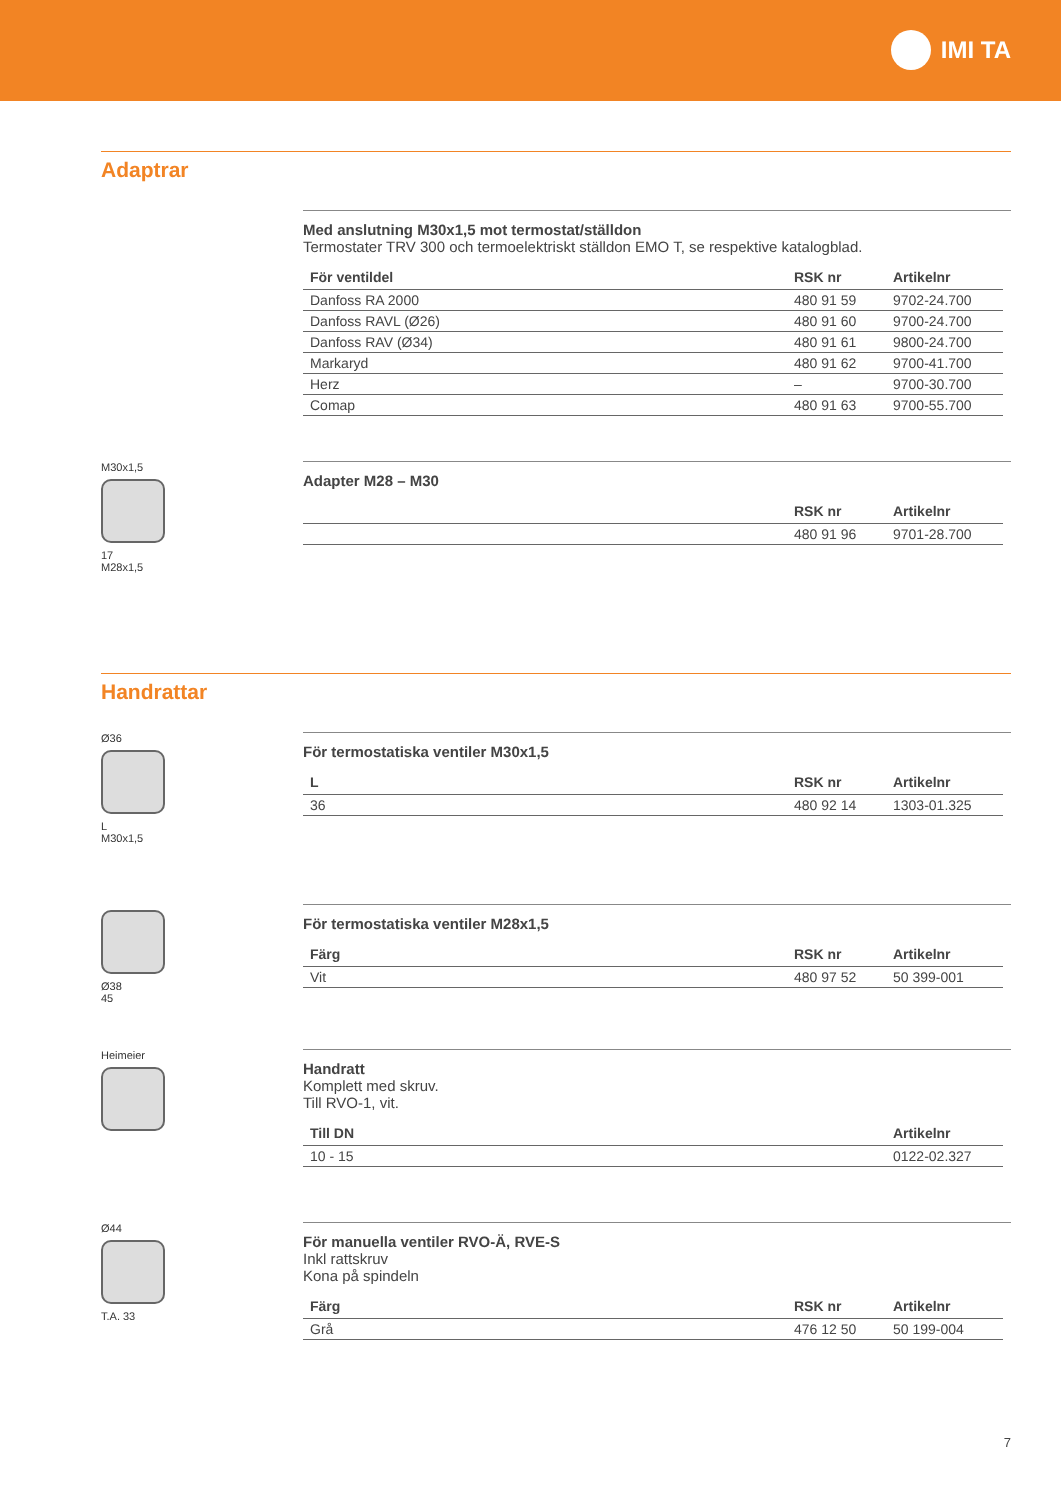IMI TA
Adaptrar
Med anslutning M30x1,5 mot termostat/ställdon
Termostater TRV 300 och termoelektriskt ställdon EMO T, se respektive katalogblad.
| För ventildel | RSK nr | Artikelnr |
| --- | --- | --- |
| Danfoss RA 2000 | 480 91 59 | 9702-24.700 |
| Danfoss RAVL (Ø26) | 480 91 60 | 9700-24.700 |
| Danfoss RAV (Ø34) | 480 91 61 | 9800-24.700 |
| Markaryd | 480 91 62 | 9700-41.700 |
| Herz | – | 9700-30.700 |
| Comap | 480 91 63 | 9700-55.700 |
M30x1,5
17
M28x1,5
Adapter M28 – M30
| | RSK nr | Artikelnr |
| --- | --- | --- |
| | 480 91 96 | 9701-28.700 |
Handrattar
Ø36
L
M30x1,5
För termostatiska ventiler M30x1,5
| L | RSK nr | Artikelnr |
| --- | --- | --- |
| 36 | 480 92 14 | 1303-01.325 |
Ø38
45
För termostatiska ventiler M28x1,5
| Färg | RSK nr | Artikelnr |
| --- | --- | --- |
| Vit | 480 97 52 | 50 399-001 |
Heimeier
Handratt
Komplett med skruv.
Till RVO-1, vit.
| Till DN | | Artikelnr |
| --- | --- | --- |
| 10 - 15 | | 0122-02.327 |
Ø44
T.A. 33
För manuella ventiler RVO-Ä, RVE-S
Inkl rattskruv
Kona på spindeln
| Färg | RSK nr | Artikelnr |
| --- | --- | --- |
| Grå | 476 12 50 | 50 199-004 |
7